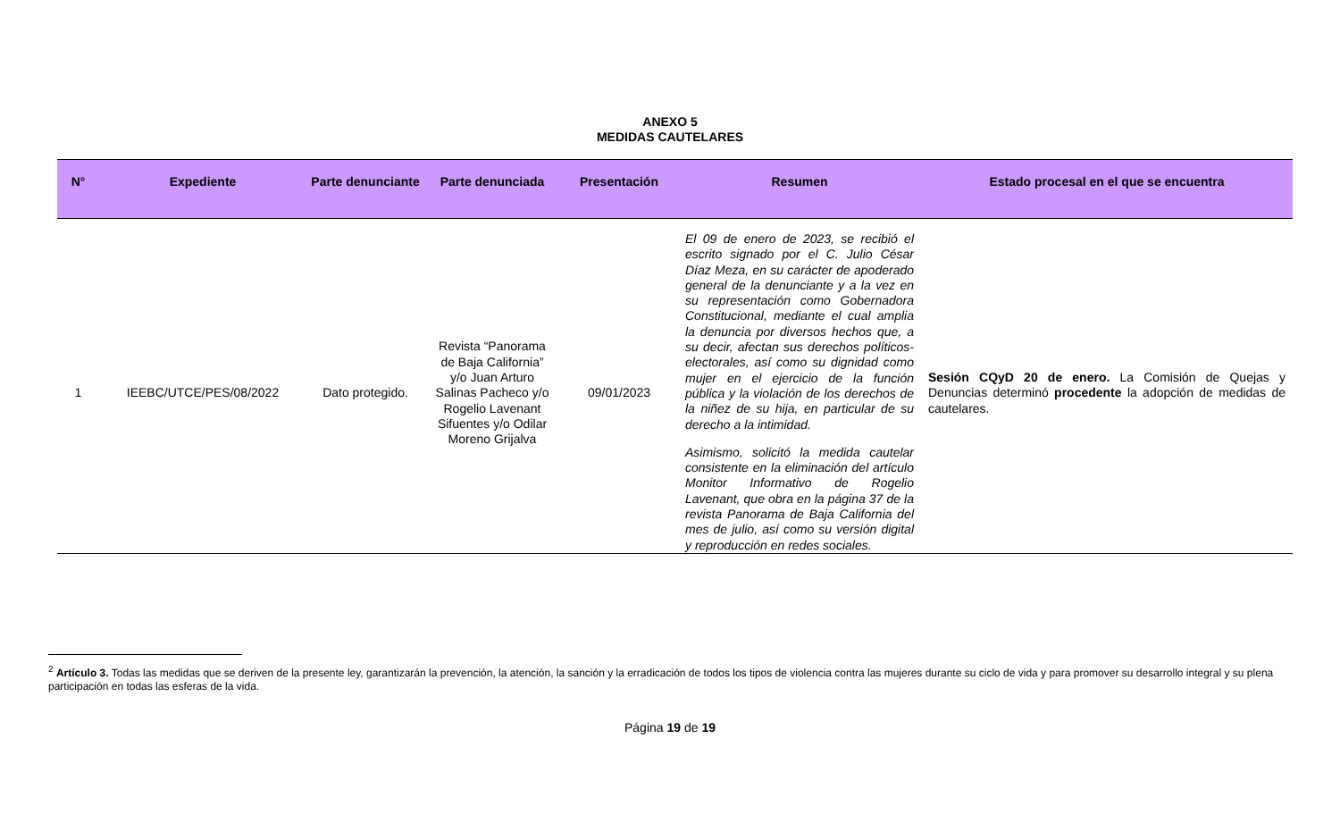ANEXO 5
MEDIDAS CAUTELARES
| N° | Expediente | Parte denunciante | Parte denunciada | Presentación | Resumen | Estado procesal en el que se encuentra |
| --- | --- | --- | --- | --- | --- | --- |
| 1 | IEEBC/UTCE/PES/08/2022 | Dato protegido. | Revista “Panorama de Baja California” y/o Juan Arturo Salinas Pacheco y/o Rogelio Lavenant Sifuentes y/o Odilar Moreno Grijalva | 09/01/2023 | El 09 de enero de 2023, se recibió el escrito signado por el C. Julio César Díaz Meza, en su carácter de apoderado general de la denunciante y a la vez en su representación como Gobernadora Constitucional, mediante el cual amplia la denuncia por diversos hechos que, a su decir, afectan sus derechos políticos-electorales, así como su dignidad como mujer en el ejercicio de la función pública y la violación de los derechos de la niñez de su hija, en particular de su derecho a la intimidad. Asimismo, solicitó la medida cautelar consistente en la eliminación del artículo Monitor Informativo de Rogelio Lavenant, que obra en la página 37 de la revista Panorama de Baja California del mes de julio, así como su versión digital y reproducción en redes sociales. | Sesión CQyD 20 de enero. La Comisión de Quejas y Denuncias determinó procedente la adopción de medidas de cautelares. |
<sup>2</sup> Artículo 3. Todas las medidas que se deriven de la presente ley, garantizarán la prevención, la atención, la sanción y la erradicación de todos los tipos de violencia contra las mujeres durante su ciclo de vida y para promover su desarrollo integral y su plena participación en todas las esferas de la vida.
Página 19 de 19